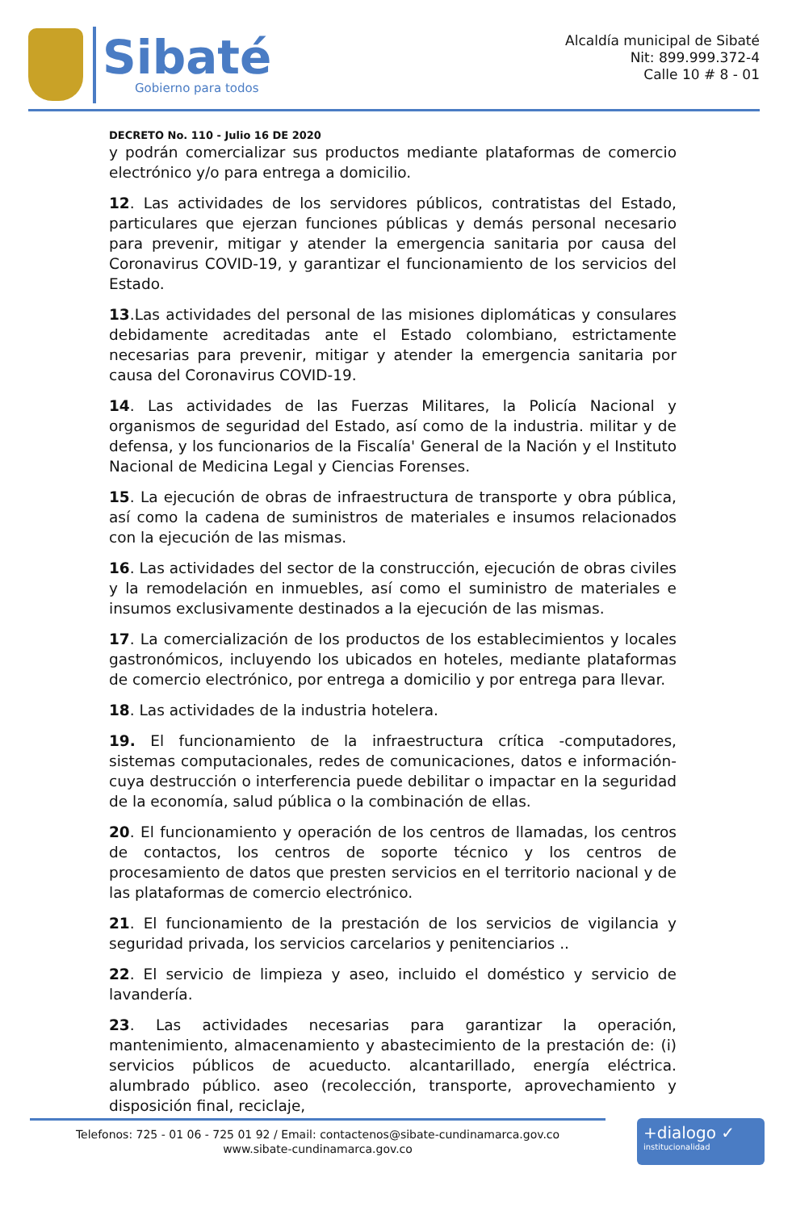Sibaté
Gobierno para todos
Alcaldía municipal de Sibaté
Nit: 899.999.372-4
Calle 10 # 8 - 01
DECRETO No. 110 - Julio 16 DE 2020
y podrán comercializar sus productos mediante plataformas de comercio electrónico y/o para entrega a domicilio.
12. Las actividades de los servidores públicos, contratistas del Estado, particulares que ejerzan funciones públicas y demás personal necesario para prevenir, mitigar y atender la emergencia sanitaria por causa del Coronavirus COVID-19, y garantizar el funcionamiento de los servicios del Estado.
13.Las actividades del personal de las misiones diplomáticas y consulares debidamente acreditadas ante el Estado colombiano, estrictamente necesarias para prevenir, mitigar y atender la emergencia sanitaria por causa del Coronavirus COVID-19.
14. Las actividades de las Fuerzas Militares, la Policía Nacional y organismos de seguridad del Estado, así como de la industria. militar y de defensa, y los funcionarios de la Fiscalía' General de la Nación y el Instituto Nacional de Medicina Legal y Ciencias Forenses.
15. La ejecución de obras de infraestructura de transporte y obra pública, así como la cadena de suministros de materiales e insumos relacionados con la ejecución de las mismas.
16. Las actividades del sector de la construcción, ejecución de obras civiles y la remodelación en inmuebles, así como el suministro de materiales e insumos exclusivamente destinados a la ejecución de las mismas.
17. La comercialización de los productos de los establecimientos y locales gastronómicos, incluyendo los ubicados en hoteles, mediante plataformas de comercio electrónico, por entrega a domicilio y por entrega para llevar.
18. Las actividades de la industria hotelera.
19. El funcionamiento de la infraestructura crítica -computadores, sistemas computacionales, redes de comunicaciones, datos e información- cuya destrucción o interferencia puede debilitar o impactar en la seguridad de la economía, salud pública o la combinación de ellas.
20. El funcionamiento y operación de los centros de llamadas, los centros de contactos, los centros de soporte técnico y los centros de procesamiento de datos que presten servicios en el territorio nacional y de las plataformas de comercio electrónico.
21. El funcionamiento de la prestación de los servicios de vigilancia y seguridad privada, los servicios carcelarios y penitenciarios ..
22. El servicio de limpieza y aseo, incluido el doméstico y servicio de lavandería.
23. Las actividades necesarias para garantizar la operación, mantenimiento, almacenamiento y abastecimiento de la prestación de: (i) servicios públicos de acueducto. alcantarillado, energía eléctrica. alumbrado público. aseo (recolección, transporte, aprovechamiento y disposición final, reciclaje,
Telefonos: 725 - 01 06 - 725 01 92 / Email: contactenos@sibate-cundinamarca.gov.co
www.sibate-cundinamarca.gov.co
+dialogo ✓
institucionalidad